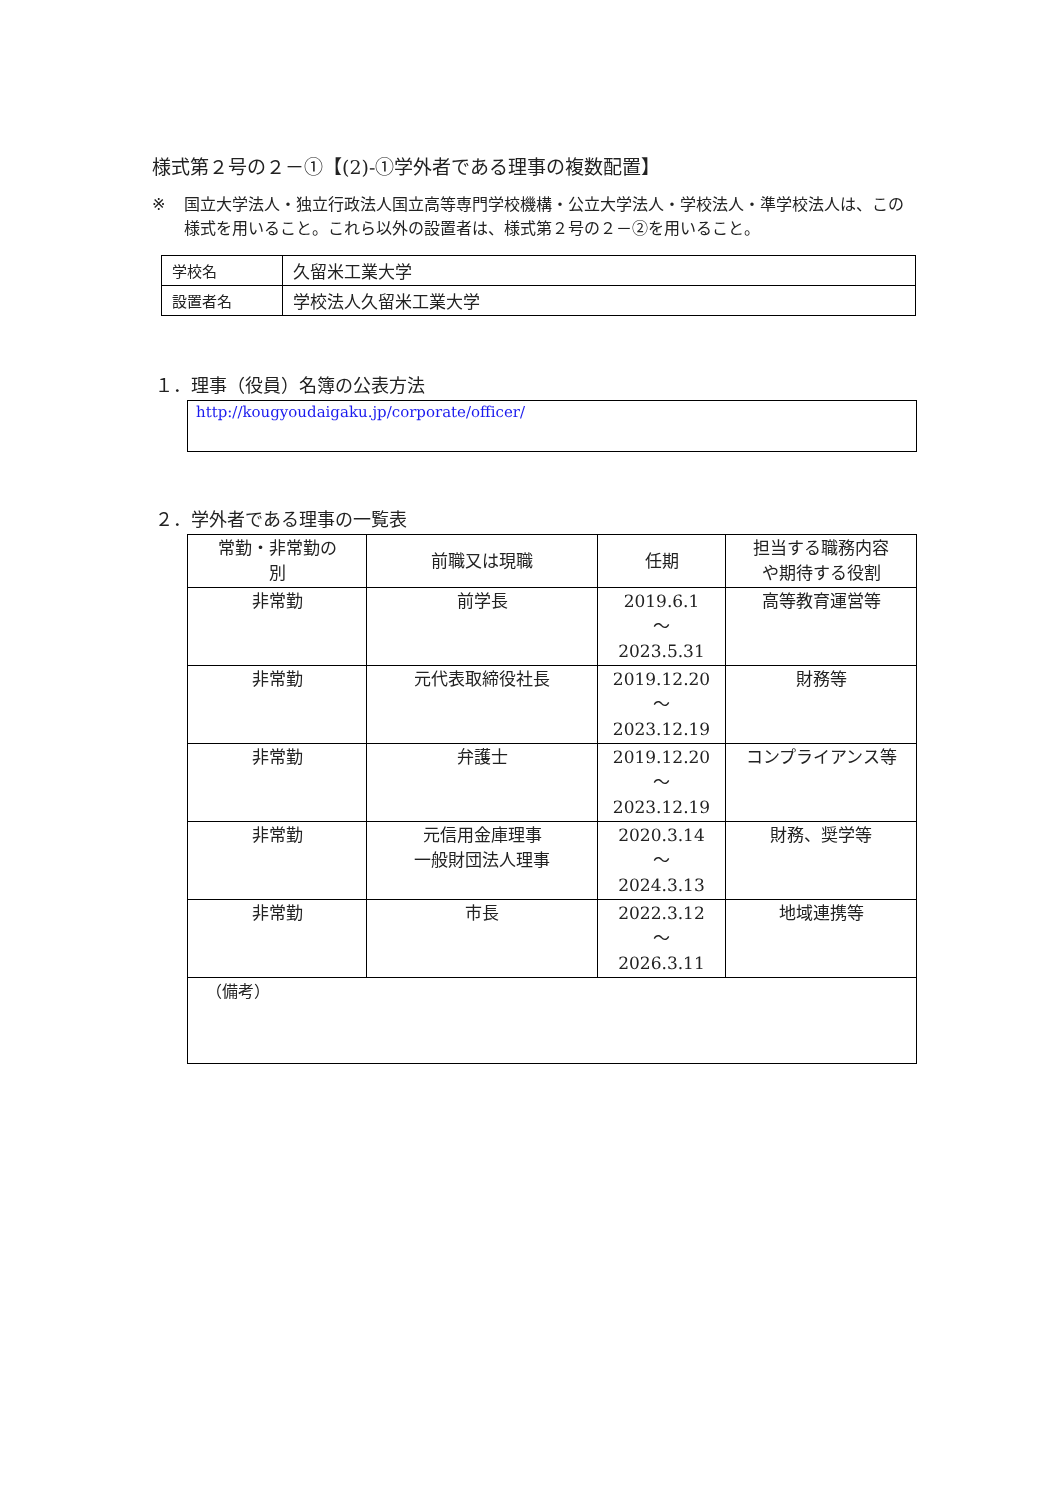様式第２号の２－①【(2)-①学外者である理事の複数配置】
※ 国立大学法人・独立行政法人国立高等専門学校機構・公立大学法人・学校法人・準学校法人は、この様式を用いること。これら以外の設置者は、様式第２号の２－②を用いること。
| 学校名 | 久留米工業大学 |
| 設置者名 | 学校法人久留米工業大学 |
１．理事（役員）名簿の公表方法
http://kougyoudaigaku.jp/corporate/officer/
２．学外者である理事の一覧表
| 常勤・非常勤の 別 | 前職又は現職 | 任期 | 担当する職務内容 や期待する役割 |
| --- | --- | --- | --- |
| 非常勤 | 前学長 | 2019.6.1 ～ 2023.5.31 | 高等教育運営等 |
| 非常勤 | 元代表取締役社長 | 2019.12.20 ～ 2023.12.19 | 財務等 |
| 非常勤 | 弁護士 | 2019.12.20 ～ 2023.12.19 | コンプライアンス等 |
| 非常勤 | 元信用金庫理事 一般財団法人理事 | 2020.3.14 ～ 2024.3.13 | 財務、奨学等 |
| 非常勤 | 市長 | 2022.3.12 ～ 2026.3.11 | 地域連携等 |
| （備考） | | | |